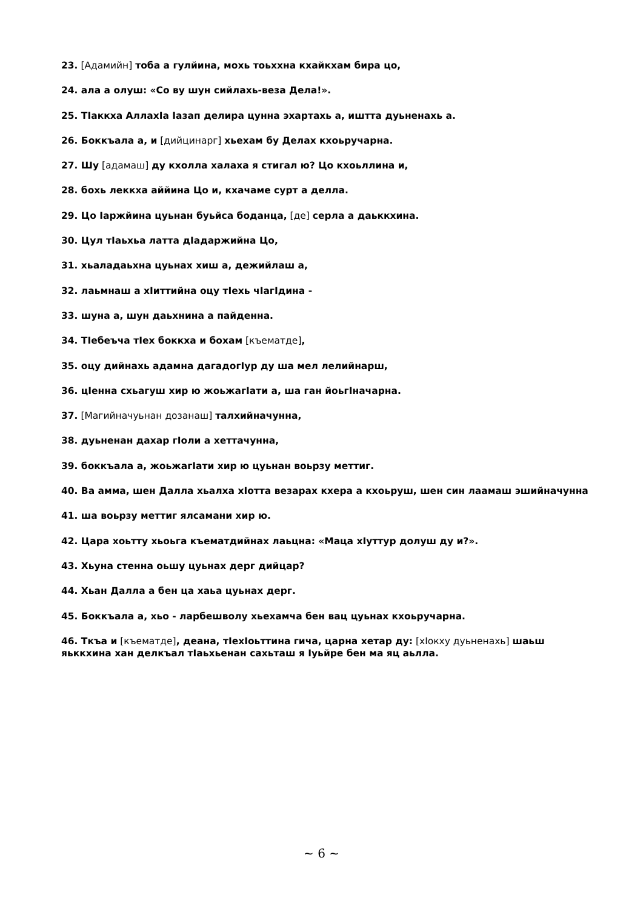23. [Адамийн] тоба а гулйина, мохь тоьххна кхайкхам бира цо,
24. ала а олуш: «Со ву шун сийлахь-веза Дела!».
25. ТIаккха АллахIа Iазап делира цунна эхартахь а, иштта дуьненахь а.
26. Боккъала а, и [дийцинарг] хьехам бу Делах кхоьручарна.
27. Шу [адамаш] ду кхолла халаха я стигал ю? Цо кхоьллина и,
28. бохь леккха аййина Цо и, кхачаме сурт а делла.
29. Цо Iаржйина цуьнан буьйса боданца, [де] серла а даьккхина.
30. Цул тIаьхьа латта дIадаржийна Цо,
31. хьаладаьхна цуьнах хиш а, дежийлаш а,
32. лаьмнаш а хIиттийна оцу тIехь чIагIдина -
33. шуна а, шун даьхнина а пайденна.
34. ТIебеъча тIех боккха и бохам [къематде],
35. оцу дийнахь адамна дагадогIур ду ша мел лелийнарш,
36. цIенна схьагуш хир ю жоьжагIати а, ша ган йоьгIначарна.
37. [Магийначуьнан дозанаш] талхийначунна,
38. дуьненан дахар гIоли а хеттачунна,
39. боккъала а, жоьжагIати хир ю цуьнан воьрзу меттиг.
40. Ва амма, шен Далла хьалха хIотта везарах кхера а кхоьруш, шен син лаамаш эшийначунна
41. ша воьрзу меттиг ялсамани хир ю.
42. Цара хоьтту хьоьга къематдийнах лаьцна: «Маца хIуттур долуш ду и?».
43. Хьуна стенна оьшу цуьнах дерг дийцар?
44. Хьан Далла а бен ца хаьа цуьнах дерг.
45. Боккъала а, хьо - ларбешволу хьехамча бен вац цуьнах кхоьручарна.
46. Ткъа и [къематде], деана, тIехIоьттина гича, царна хетар ду: [хIокху дуьненахь] шаьш яьккхина хан делкъал тIаьхьенан сахьташ я Iуьйре бен ма яц аьлла.
~ 6 ~